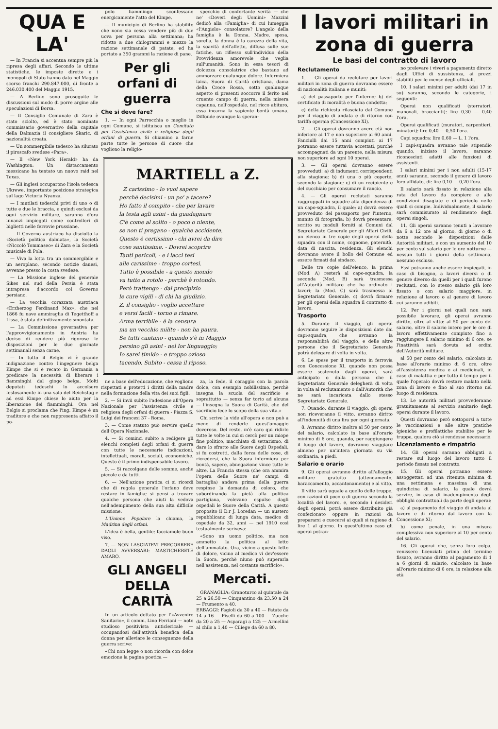QUA E LA'
— In Francia si accentua sempre più la ripresa degli affari. Secondo le ultime statistiche, le imposte dirette e i monopoli di Stato hanno dato nel Maggio scorso franchi 290.847.000, di fronte a 246.030.400 del Maggio 1915.
— A Berlino sono proseguite le discussioni sul modo di porre argine alle speculazioni di Borsa.
— Il Consiglio Comunale di Zara è stato sciolto, ed è stato nominato commissario governativo della capitale della Dalmazia il consigliere Skaric, di nazionalità croata.
— Un sommergibile tedesco ha silurato il piroscafo svedese «Para».
— Il «New York Herald» ha da Washington: Un distaccamento messicano ha tentato un nuovo raid nel Texas.
— Gli inglesi occuparono l'isola tedesca Ukrewe, importante posizione strategica sul lago Victoria Nyanza.
— I mutilati tedeschi privi di uno o di tutte e due le braccia, e quindi esclusi da ogni servizio militare, saranno d'ora innanzi impiegati come controllori di biglietti nelle ferrovie prussiane.
— Il Governo austriaco ha disciolto la «Società politica dalmata», la Società «Niccolò Tommaseo» di Zara e la Società musicale di Pola.
— Viva la lotta tra un sommergibile e un aeroplano, secondo notizie danesi, avvenne presso la costa svedese.
— La Missione inglese del generale Sikes nel sud della Persia è stata intrapresa d'accordo col Governo persiano.
— La vecchia corazzata austriaca «Erzherzog Ferdinand Max», che nel 1866 fu nave ammiraglia di Tegetthoff a Lissa, è stata definitivamente smontata.
— La Commissione governativa per l'approvvigionamento in Austria ha deciso di rendere più rigorose le disposizioni per le due giornate settimanali senza carne.
— In tutto il Belgio vi è grande indignazione contro l'ingegnere belga Kimpe che si è recato in Germania a predicare la necessità di liberare i fiamminghi dal giogo belga. Molti deputati tedeschi lo accolsero festosamente in una sala del Reichstag e ad essi Kimpe chiese lo aiuto per la liberazione dei fiamminghi. Ora nel Belgio si proclama che l'ing. Kimpe è un traditore e che non rappresenta affatto il po-
polo fiammingo sconfessano energicamente l'atto del Kimpe.
— Il municipio di Berlino ha stabilito che nono sia cessa vendere più di due uova per persona alla settimana; ha ridotto a due chilogrammi e mezzo la razione settimanale di patate, ed ha portato a 350 grammi la razione di pane.
Per gli orfani di guerra
Che si deve fare?
1. — In ogni Parrocchia o meglio in ogni Comune, si istituisca un Comitato per l'assistenza civile e religiosa degli orfani di guerra. Si chiamino a farne parte tutte le persone di cuore che vogliono la religio-
specchio di confortante verità — che ne' «Doveri degli Uomini» Mazzini dedicò alla «Famiglia» di cui lumeggia «l'Angiolo» consolatore? L'angelo della famiglia è la Donna. Madre, sposa, sorella, la donna è la carezza della vita, la soavità dell'affetto, diffusa sulle sue fatiche, un riflesso sull'individuo della Provvidenza amorevole che veglia sull'umanità. Sono in essa tesori di dolcezza consolatrice che bastano ad ammorzare qualunque dolore. Infermiera laica. Suora di Carità cristiana, dama della Croce Rossa, sotto qualunque aspetto si presenti soccorre il ferito nel cruento campo di guerra, nella misera capanna, nell'ospedale, nel ricco abituro, essa incarna la sapiente bontà umana. Diffonde ovunque la speran-
MARTIELL a Z.
Z carissimo - lo vuoi sapere
perchè decisimi - un po' a tacere?
Ho fatto il compito - che per lavare
la testa agli asini - da guadagnare
C'è come al solito - o poco o niente,
se non ti pregano - qualche accidente.
Questo è certissimo - chi avrei da dire
cose santissime. - Dovrei scoprire
Tanti pericoli, - e i lacci tesi
alle carissime - troppo cortesi.
Tutto è possibile - a questo mondo
va tutto a rotolo - perchè è rotondo.
Però trattengo - dal precipizio
le cure vigili - di chi ha giudizio.
Z. il consiglio - voglio accettare
e versi facili - torno a rimare.
Arma terribile - è la censura
ma un vecchio milite - non ha paura.
Se tutti cantano - quando s'è in Maggio
persino gli asini - nel lor linguaggio;
Io sarei timido - e troppo ozioso
tacendo. Subito - cessa il riposo.
ne a base dell'educazione, che vogliono rispettati e protetti i diritti della madre nella formazione della vita dei suoi figli.
2. — Si invii subito l'adesione all'Opera Nazionale per l'assistenza civile e religiosa degli orfani di guerra - Piazza S. Luigi dei francesi 37 - Roma.
3. — Come statuto può servire quello dell'Opera Nazionale.
4. — Si cominci subito a redigere gli elenchi completi degli orfani di guerra con tutte le necessarie indicazioni, intellettuali, morali, sociali, economiche. Questo è il primo indispensabile lavoro.
5. — Si raccolgano delle somme, anche piccole e da tutti.
6. — Nell'azione pratica ci si ricordi che di regola generale l'orfano deve restare in famiglia; si pensi a trovare qualche persona che aiuti la vedova nell'adempimento della sua alta difficile missione.
L'Unione Popolare la chiama, la Madrina degli orfani.
L'idea è bella, gentile; facciamole buon viso.
7. — NON LASCIATEVI PRECORRERE DAGLI AVVERSARI: MASTICHERETE AMARO.
GLI ANGELI DELLA CARITÀ
In un articolo dettato per l'«Avvenire Sanitario», il comm. Lino Ferriani — noto studioso positivista anticlericale — occupandosi dell'attività benefica della donna per alleviare le conseguenze della guerra scrive:
«Chi non legge o non ricorda con dolce emozione la pagina poetica —
za, la fede, il coraggio con la parola dolce, con esempio nobilissimo, perchè insegna la scuola del sacrificio e soprattutto — senza far torto ad alcuna — l'insegna la Suora di Carità, che del sacrificio fece lo scopo della sua vita.»
Chi scrive la vide all'opera e non può a meno di renderle quest'omaggio doveroso. Del resto, m'è caro qui ridirlo tutte le volte in cui si cercò per un miope fine politico, macchiato di settarismo, di dare lo sfratto alle Suore degli Ospedali, si fu costretti, dalla forza delle cose, di ricredersi, che la Suora infermiera per bontà, sapere, abnegazione vince tutte le altre. La Francia stessa (che ora ammira l'opera delle Suore ne' campi di battaglia) andava prima della guerra respinse la domanda di coloro, che subordinando la pietà alla politica partigiana, volevano espulse dagli ospedali le Suore della Carità. A questo proposito il D.r J. Loredan — un austero repubblicano di lunga data, medico di ospedale da 32, anni — nel 1910 così testualmente scriveva:
«Sono un uomo politico, ma non ammetto la politica al letto dell'ammalato. Ora, vicino a questo letto di dolore, vicino al medico vi dev'essere la Suora, perchè niuno può superarla nell'assistenza, nel costante sacrificio».
Mercati.
GRANAGLIA: Granoturco al quintale da 25 a 26,50 — Cinquantino da 23,50 a 24 — Frumento a 40.
ERBAGGI: Fagioli da 30 a 40 — Patate da 14 a 16 — Piselli da 60 a 100 — Zucche da 20 a 25 — Asparagi a 125 — Armellini al chilo a 1,40 — Ciliege da 60 a 80.
I lavori militari in zona di guerra
Le basi del contratto di lavoro
Reclutamento
1. — Gli operai da reclutare per lavori militari in zona di guerra dovranno essere di nazionalità italiana e muniti:
a) del passaporto per l'interno; b) del certificato di moralità e buona condotta;
c) della richiesta rilasciata dal Comune per il viaggio di andata e di ritorno con tariffa operaia (Concessione XI).
2. — Gli operai dovranno avere età non inferiore ai 17 e non superiore ai 60 anni. Fanciulli dai 15 anni compiuti ai 17 potranno essere tuttavia accettati, purchè accompagnati da un parente, nella misura non superiore ad ogni 10 operai.
3. — Gli operai dovranno essere provveduti: a) di indumenti corrispondenti alla stagione; b) di una o più coperte, secondo la stagione; c) di un recipiente e del cucchiaio per consumare il rancio.
4. — Gli operai reclutati saranno raggruppati in squadre alla dipendenza di un capo-squadra, il quale: a) dovrà essere provveduto del passaporto per l'interno, munito di fotografia; b) dovrà presentare, scritto su moduli forniti ai Comuni dal Segretariato Generale per gli Affari Civili, un elenco in tre copie degli operai della squadra con il nome, cognome, paternità, data di nascita, residenza. Gli elenchi dovranno avere il bollo del Comune ed essere firmati dal sindaco.
Delle tre copie dell'elenco, la prima (Mod. A) resterà al capo-squadra, la seconda (Mod. B) sarà trasmessa all'Autorità militare che ha ordinato i lavori; la (Mod. C) sarà trasmessa al Segretariato Generale. c) dovrà firmare per gli operai della squadra il contratto di lavoro.
Trasporto
5. Durante il viaggio, gli operai dovranno seguire le disposizioni date dai capi-squadra, che avranno la responsabilità del viaggio, e delle altre persone che il Segretariato Generale potrà delegare di volta in volta.
6. Le spese per il trasporto in ferrovia con Concessione XI, quando non possa essere sostenuto dagli operai, sarà anticipato o dalla persona che il Segretariato Generale delegherà di volta in volta al reclutamento o dall'Autorità che ne sarà incaricata dallo stesso Segretariato Generale.
7. Quando, durante il viaggio, gli operai non riceveranno il vitto, avranno diritto all'indennità di una lira per ogni giornata.
8. Avranno diritto inoltre al 50 per cento del salario, calcolato in base all'orario minimo di 6 ore, quando, per raggiungere il luogo del lavoro, dovranno viaggiare almeno per un'intera giornata su via ordinaria, a piedi.
Salario e orario
9. Gli operai avranno diritto all'alloggio militare gratuito (attendamento, baraccamento, accantonamento) e al vitto.
Il vitto sarà uguale a quello delle truppe, con razioni di poco o di guerra secondo la località del lavoro, e, secondo i desideri degli operai, potrà essere distribuito già confezionato oppure in razioni da prepararsi e cuocersi ai quali si ragione di lire 1 al giorno. In quest'ultimo caso gli operai potran-
no prelevare i viveri a pagamento diretto dagli Uffici di sussistenza, ai prezzi stabiliti per le mense degli ufficiali.
10. I salari minimi per adulti (dai 17 in su) saranno, secondo le categorie, i seguenti:
Operai non qualificati (sterratori, manovali, braccianti): lire 0,30 — 0,40 l'ora.
Operai qualificati (muratori, carpentieri, minatori): lire 0,40 — 0,50 l'ora.
Capi squadra: lire 0,60 — L. 1 l'ora.
I capi-squadra avranno tale stipendio quando, iniziato il lavoro, saranno riconosciuti adatti alle funzioni di assistenti.
I salari minimi per i non adulti (15-17 anni) saranno, secondo il genere di lavoro loro affidato, di: lire 0,10 — 0,20 l'ora.
Il salario sarà fissato in relazione alla rata del lavoro da compiere e alle condizioni disagiate e di pericolo nelle quali si compie. Individualmente, il salario sarà commisurato al rendimento degli operai singoli.
11. Gli operai saranno tenuti a lavorare da 6 a 12 ore al giorno, di giorno o di notte secondo le disposizioni delle Autorità militari, e con un aumento del 10 per cento sul salario per le ore notturne — nessun tutti i giorni della settimana, nessuno escluso.
Essi potranno anche essere impiegati, in caso di bisogno, a lavori diversi o di genere diverso da quelli per i quali furono reclutati, con lo stesso salario già loro fissato o con salario maggiore, in relazione al lavoro o al genere di lavoro cui saranno adibiti.
12. Per i giorni nei quali non sarà possibile lavorare, gli operai avranno diritto, oltre al vitto: al 50 per cento del salario, oltre il salario intero per le ore di lavoro effettivamente compiuto fino a raggiungere il salario minimo di 6 ore, se l'inattività sarà dovuta ad ordini dell'Autorità militare.
al 50 per cento del salario, calcolato in base all'orario minimo di 6 ore, oltre all'assistenza medica e ai medicinali, in caso di malattia e per tutto il tempo per il quale l'operaio dovrà restare malato nella zona di lavoro e fino al suo ritorno nel luogo di residenza.
13. Le autorità militari provvederanno gratuitamente al servizio sanitario degli operai durante il lavoro.
Questi dovranno però sottoporsi a tutte le vaccinazioni e alle altre pratiche igieniche e profilattiche stabilite per le truppe, qualora ciò si rendesse necessario.
Licenziamento e rimpatrio
14. Gli operai saranno obbligati a restare sul luogo del lavoro tutto il periodo fissato nel contratto.
15. Gli operai potranno essere assoggettati ad una ritenuta minima di una settimana e massima di una quindicina di salario, la quale dovrà servire, in caso di inadempimento degli obblighi contrattuali da parte degli operai:
a) al pagamento del viaggio di andata al lavoro e di ritorno dal lavoro con la Concessione XI;
b) come penale, in una misura complessiva non superiore al 10 per cento del salario.
16. Gli operai che, senza loro colpa, venissero licenziati prima del termine fissato, avranno diritto al pagamento di 1 a 6 giorni di salario, calcolato in base all'orario minimo di 6 ore, in relazione alla età